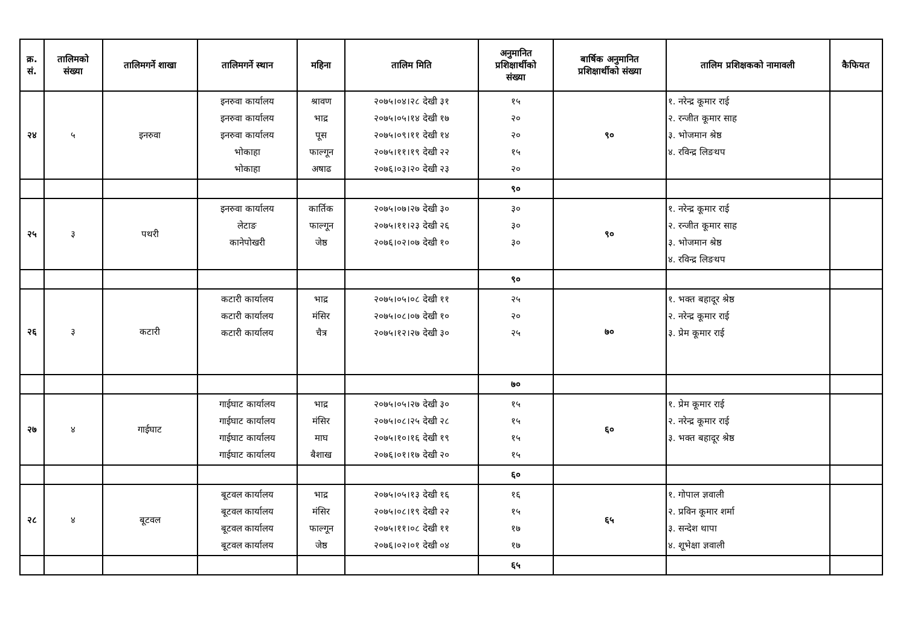| क्र. सं. | तालिमको संख्या | तालिमगर्ने शाखा | तालिमगर्ने स्थान | महिना | तालिम मिति | अनुमानित प्रशिक्षार्थीको संख्या | बार्षिक अनुमानित प्रशिक्षार्थीको संख्या | तालिम प्रशिक्षकको नामावली | कैफियत |
| --- | --- | --- | --- | --- | --- | --- | --- | --- | --- |
| २४ | ५ | इनरुवा | इनरुवा कार्यालय इनरुवा कार्यालय इनरुवा कार्यालय भोकाहा भोकाहा | श्रावण भाद्र पूस फाल्गून अषाढ | २०७५।०४।२८ देखी ३१ २०७५।०५।१४ देखी १७ २०७५।०९।११ देखी १४ २०७५।११।१९ देखी २२ २०७६।०३।२० देखी २३ | १५ २० २० १५ २० | ९० | १. नरेन्द्र कूमार राई २. रन्जीत कूमार साह ३. भोजमान श्रेष्ठ ४. रविन्द्र लिङथप | |
| | | | | | | ९० | | | |
| २५ | ३ | पथरी | इनरुवा कार्यालय लेटाङ कानेपोखरी | कार्तिक फाल्गून जेष्ठ | २०७५।०७।२७ देखी ३० २०७५।११।२३ देखी २६ २०७६।०२।०७ देखी १० | ३० ३० ३० | ९० | १. नरेन्द्र कूमार राई २. रन्जीत कूमार साह ३. भोजमान श्रेष्ठ ४. रविन्द्र लिङथप | |
| | | | | | | ९० | | | |
| २६ | ३ | कटारी | कटारी कार्यालय कटारी कार्यालय कटारी कार्यालय | भाद्र मंसिर चैत्र | २०७५।०५।०८ देखी ११ २०७५।०८।०७ देखी १० २०७५।१२।२७ देखी ३० | २५ २० २५ | ७० | १. भक्त बहादूर श्रेष्ठ २. नरेन्द्र कूमार राई ३. प्रेम कूमार राई | |
| | | | | | | ७० | | | |
| २७ | ४ | गाईघाट | गाईघाट कार्यालय गाईघाट कार्यालय गाईघाट कार्यालय गाईघाट कार्यालय | भाद्र मंसिर माघ बैशाख | २०७५।०५।२७ देखी ३० २०७५।०८।२५ देखी २८ २०७५।१०।१६ देखी १९ २०७६।०१।१७ देखी २० | १५ १५ १५ १५ | ६० | १. प्रेम कूमार राई २. नरेन्द्र कूमार राई ३. भक्त बहादूर श्रेष्ठ | |
| | | | | | | ६० | | | |
| २८ | ४ | बूटवल | बूटवल कार्यालय बूटवल कार्यालय बूटवल कार्यालय बूटवल कार्यालय | भाद्र मंसिर फाल्गून जेष्ठ | २०७५।०५।१३ देखी १६ २०७५।०८।१९ देखी २२ २०७५।११।०८ देखी ११ २०७६।०२।०१ देखी ०४ | १६ १५ १७ १७ | ६५ | १. गोपाल ज्ञवाली २. प्रविन कूमार शर्मा ३. सन्देश थापा ४. शूभेक्षा ज्ञवाली | |
| | | | | | | ६५ | | | |